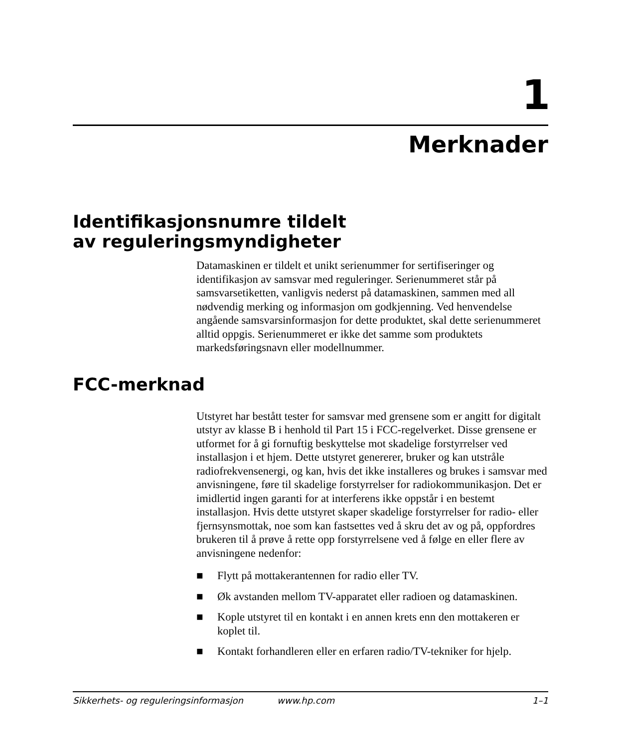1
Merknader
Identifikasjonsnumre tildelt
av reguleringsmyndigheter
Datamaskinen er tildelt et unikt serienummer for sertifiseringer og identifikasjon av samsvar med reguleringer. Serienummeret står på samsvarsetiketten, vanligvis nederst på datamaskinen, sammen med all nødvendig merking og informasjon om godkjenning. Ved henvendelse angående samsvarsinformasjon for dette produktet, skal dette serienummeret alltid oppgis. Serienummeret er ikke det samme som produktets markedsføringsnavn eller modellnummer.
FCC-merknad
Utstyret har bestått tester for samsvar med grensene som er angitt for digitalt utstyr av klasse B i henhold til Part 15 i FCC-regelverket. Disse grensene er utformet for å gi fornuftig beskyttelse mot skadelige forstyrrelser ved installasjon i et hjem. Dette utstyret genererer, bruker og kan utstråle radiofrekvensenergi, og kan, hvis det ikke installeres og brukes i samsvar med anvisningene, føre til skadelige forstyrrelser for radiokommunikasjon. Det er imidlertid ingen garanti for at interferens ikke oppstår i en bestemt installasjon. Hvis dette utstyret skaper skadelige forstyrrelser for radio- eller fjernsynsmottak, noe som kan fastsettes ved å skru det av og på, oppfordres brukeren til å prøve å rette opp forstyrrelsene ved å følge en eller flere av anvisningene nedenfor:
■ Flytt på mottakerantennen for radio eller TV.
■ Øk avstanden mellom TV-apparatet eller radioen og datamaskinen.
■ Kople utstyret til en kontakt i en annen krets enn den mottakeren er koplet til.
■ Kontakt forhandleren eller en erfaren radio/TV-tekniker for hjelp.
Sikkerhets- og reguleringsinformasjon www.hp.com 1–1